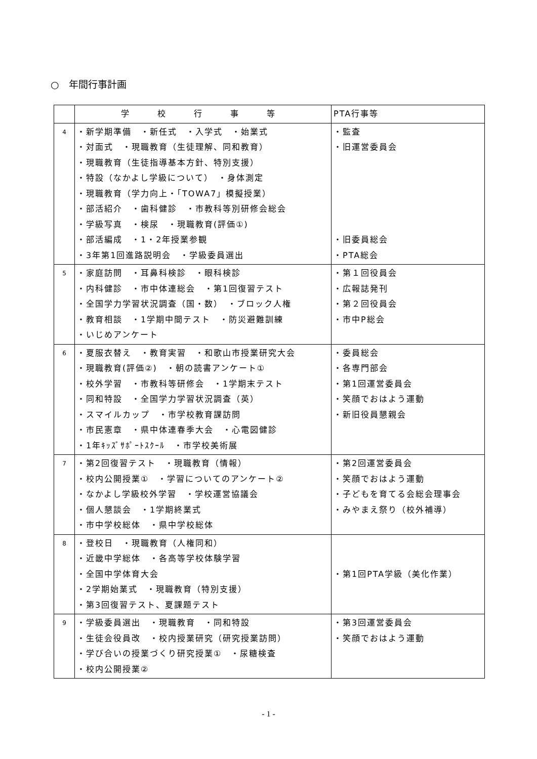○　年間行事計画
| | 学 校 行 事 等 | PTA行事等 |
| --- | --- | --- |
| 4 | ・新学期準備 ・新任式 ・入学式 ・始業式 ・対面式 ・現職教育（生徒理解、同和教育） ・現職教育（生徒指導基本方針、特別支援） ・特設（なかよし学級について） ・身体測定 ・現職教育（学力向上・「TOWA7」模擬授業） ・部活紹介 ・歯科健診 ・市教科等別研修会総会 ・学級写真 ・検尿 ・現職教育(評価①) ・部活編成 ・1・2年授業参観 ・3年第1回進路説明会 ・学級委員選出 | ・監査 ・旧運営委員会 ・旧委員総会 ・PTA総会 |
| 5 | ・家庭訪問 ・耳鼻科検診 ・眼科検診 ・内科健診 ・市中体連総会 ・第1回復習テスト ・全国学力学習状況調査（国・数） ・ブロック人権 ・教育相談 ・1学期中間テスト ・防災避難訓練 ・いじめアンケート | ・第１回役員会 ・広報誌発刊 ・第２回役員会 ・市中P総会 |
| 6 | ・夏服衣替え ・教育実習 ・和歌山市授業研究大会 ・現職教育(評価②) ・朝の読書アンケート① ・校外学習 ・市教科等研修会 ・1学期末テスト ・同和特設 ・全国学力学習状況調査（英） ・スマイルカップ ・市学校教育課訪問 ・市民憲章 ・県中体連春季大会 ・心電図健診 ・1年ｷｯｽﾞｻﾎﾟｰﾄｽｸｰﾙ ・市学校美術展 | ・委員総会 ・各専門部会 ・第1回運営委員会 ・笑顔でおはよう運動 ・新旧役員懇親会 |
| 7 | ・第2回復習テスト ・現職教育（情報） ・校内公開授業① ・学習についてのアンケート② ・なかよし学級校外学習 ・学校運営協議会 ・個人懇談会 ・1学期終業式 ・市中学校総体 ・県中学校総体 | ・第2回運営委員会 ・笑顔でおはよう運動 ・子どもを育てる会総会理事会 ・みやまえ祭り（校外補導） |
| 8 | ・登校日 ・現職教育（人権同和） ・近畿中学総体 ・各高等学校体験学習 ・全国中学体育大会 ・2学期始業式 ・現職教育（特別支援） ・第3回復習テスト、夏課題テスト | ・第1回PTA学級（美化作業） |
| 9 | ・学級委員選出 ・現職教育 ・同和特設 ・生徒会役員改 ・校内授業研究（研究授業訪問） ・学び合いの授業づくり研究授業① ・尿糖検査 ・校内公開授業② | ・第3回運営委員会 ・笑顔でおはよう運動 |
- 1 -